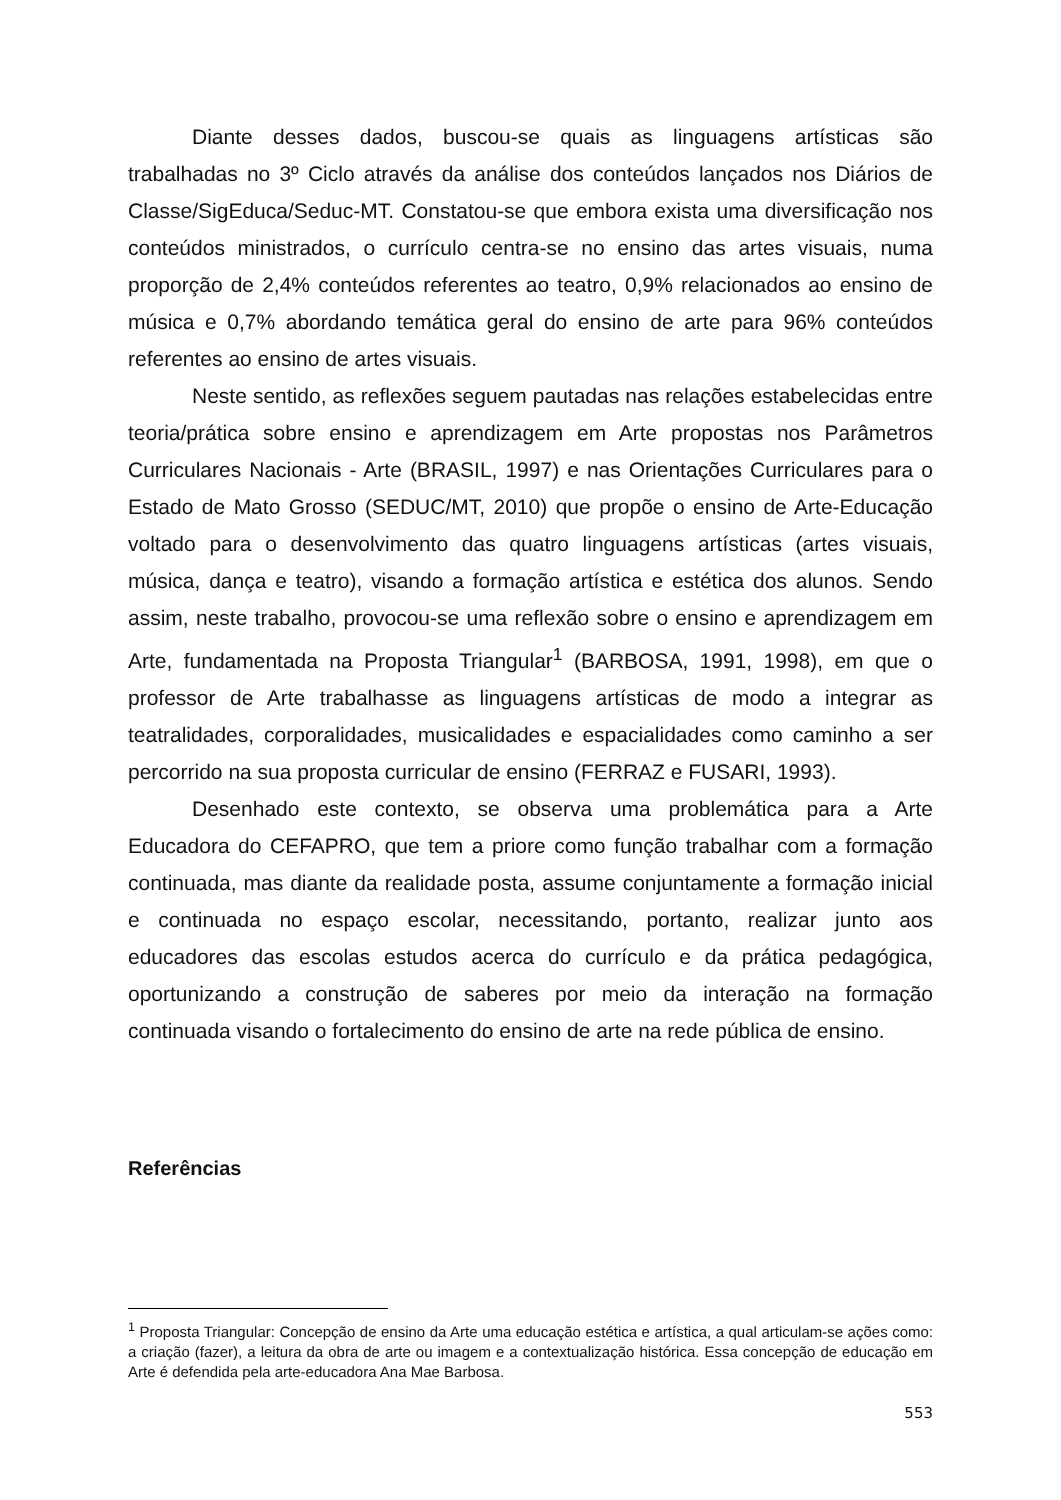Diante desses dados, buscou-se quais as linguagens artísticas são trabalhadas no 3º Ciclo através da análise dos conteúdos lançados nos Diários de Classe/SigEduca/Seduc-MT. Constatou-se que embora exista uma diversificação nos conteúdos ministrados, o currículo centra-se no ensino das artes visuais, numa proporção de 2,4% conteúdos referentes ao teatro, 0,9% relacionados ao ensino de música e 0,7% abordando temática geral do ensino de arte para 96% conteúdos referentes ao ensino de artes visuais.
Neste sentido, as reflexões seguem pautadas nas relações estabelecidas entre teoria/prática sobre ensino e aprendizagem em Arte propostas nos Parâmetros Curriculares Nacionais - Arte (BRASIL, 1997) e nas Orientações Curriculares para o Estado de Mato Grosso (SEDUC/MT, 2010) que propõe o ensino de Arte-Educação voltado para o desenvolvimento das quatro linguagens artísticas (artes visuais, música, dança e teatro), visando a formação artística e estética dos alunos. Sendo assim, neste trabalho, provocou-se uma reflexão sobre o ensino e aprendizagem em Arte, fundamentada na Proposta Triangular<sup>1</sup> (BARBOSA, 1991, 1998), em que o professor de Arte trabalhasse as linguagens artísticas de modo a integrar as teatralidades, corporalidades, musicalidades e espacialidades como caminho a ser percorrido na sua proposta curricular de ensino (FERRAZ e FUSARI, 1993).
Desenhado este contexto, se observa uma problemática para a Arte Educadora do CEFAPRO, que tem a priore como função trabalhar com a formação continuada, mas diante da realidade posta, assume conjuntamente a formação inicial e continuada no espaço escolar, necessitando, portanto, realizar junto aos educadores das escolas estudos acerca do currículo e da prática pedagógica, oportunizando a construção de saberes por meio da interação na formação continuada visando o fortalecimento do ensino de arte na rede pública de ensino.
Referências
<sup>1</sup> Proposta Triangular: Concepção de ensino da Arte uma educação estética e artística, a qual articulam-se ações como: a criação (fazer), a leitura da obra de arte ou imagem e a contextualização histórica. Essa concepção de educação em Arte é defendida pela arte-educadora Ana Mae Barbosa.
553